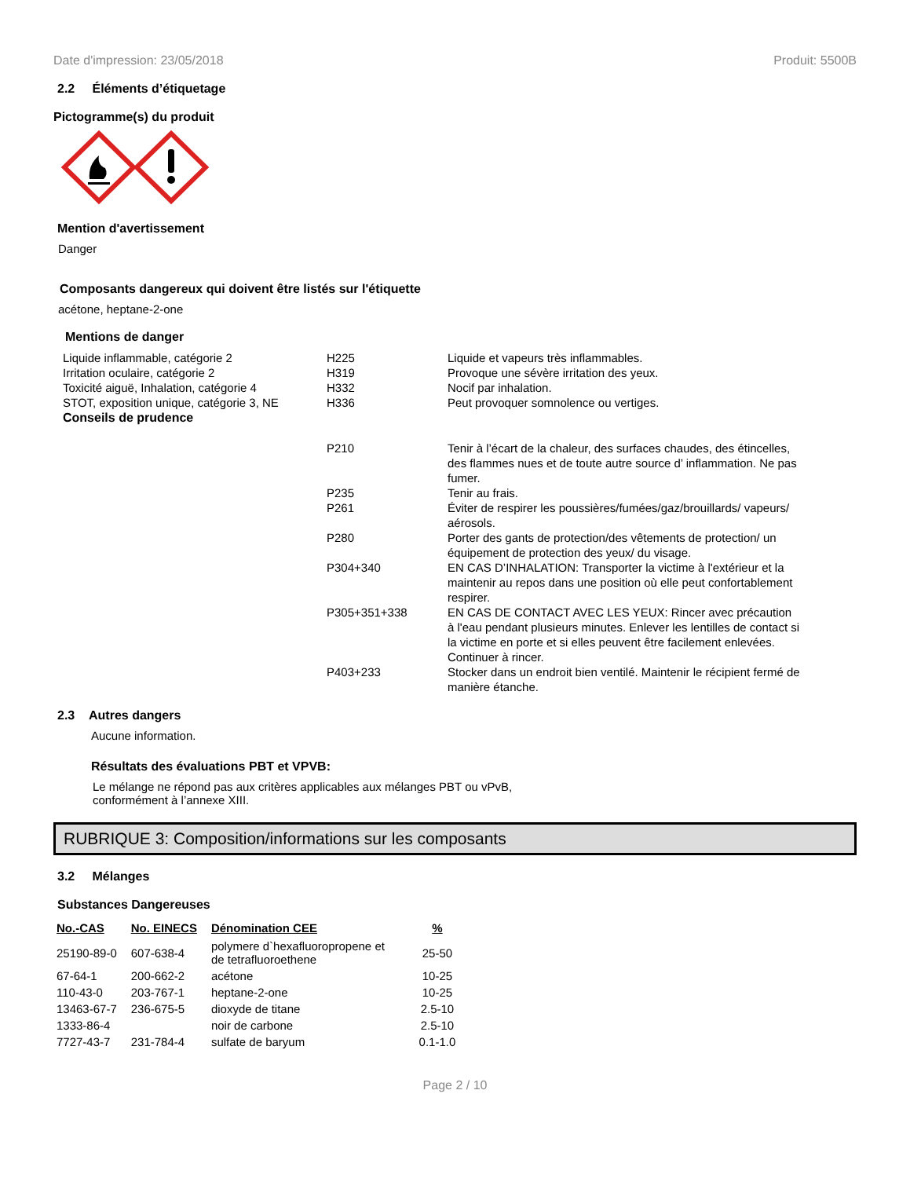Date d'impression: 23/05/2018 Produit: 5500B
2.2 Éléments d’étiquetage
Pictogramme(s) du produit
Mention d'avertissement
Danger
Composants dangereux qui doivent être listés sur l'étiquette
acétone, heptane-2-one
Mentions de danger
| Liquide inflammable, catégorie 2 | H225 | Liquide et vapeurs très inflammables. |
| Irritation oculaire, catégorie 2 | H319 | Provoque une sévère irritation des yeux. |
| Toxicité aiguë, Inhalation, catégorie 4 | H332 | Nocif par inhalation. |
| STOT, exposition unique, catégorie 3, NE | H336 | Peut provoquer somnolence ou vertiges. |
| Conseils de prudence | | |
| | P210 | Tenir à l’écart de la chaleur, des surfaces chaudes, des étincelles, des flammes nues et de toute autre source d’ inflammation. Ne pas fumer. |
| | P235 | Tenir au frais. |
| | P261 | Éviter de respirer les poussières/fumées/gaz/brouillards/ vapeurs/ aérosols. |
| | P280 | Porter des gants de protection/des vêtements de protection/ un équipement de protection des yeux/ du visage. |
| | P304+340 | EN CAS D’INHALATION: Transporter la victime à l'extérieur et la maintenir au repos dans une position où elle peut confortablement respirer. |
| | P305+351+338 | EN CAS DE CONTACT AVEC LES YEUX: Rincer avec précaution à l'eau pendant plusieurs minutes. Enlever les lentilles de contact si la victime en porte et si elles peuvent être facilement enlevées. Continuer à rincer. |
| | P403+233 | Stocker dans un endroit bien ventilé. Maintenir le récipient fermé de manière étanche. |
2.3 Autres dangers
Aucune information.
Résultats des évaluations PBT et VPVB:
Le mélange ne répond pas aux critères applicables aux mélanges PBT ou vPvB, conformément à l’annexe XIII.
RUBRIQUE 3: Composition/informations sur les composants
3.2 Mélanges
Substances Dangereuses
| No.-CAS | No. EINECS | Dénomination CEE | % |
| --- | --- | --- | --- |
| 25190-89-0 | 607-638-4 | polymere d`hexafluoropropene et de tetrafluoroethene | 25-50 |
| 67-64-1 | 200-662-2 | acétone | 10-25 |
| 110-43-0 | 203-767-1 | heptane-2-one | 10-25 |
| 13463-67-7 | 236-675-5 | dioxyde de titane | 2.5-10 |
| 1333-86-4 | | noir de carbone | 2.5-10 |
| 7727-43-7 | 231-784-4 | sulfate de baryum | 0.1-1.0 |
Page 2 / 10